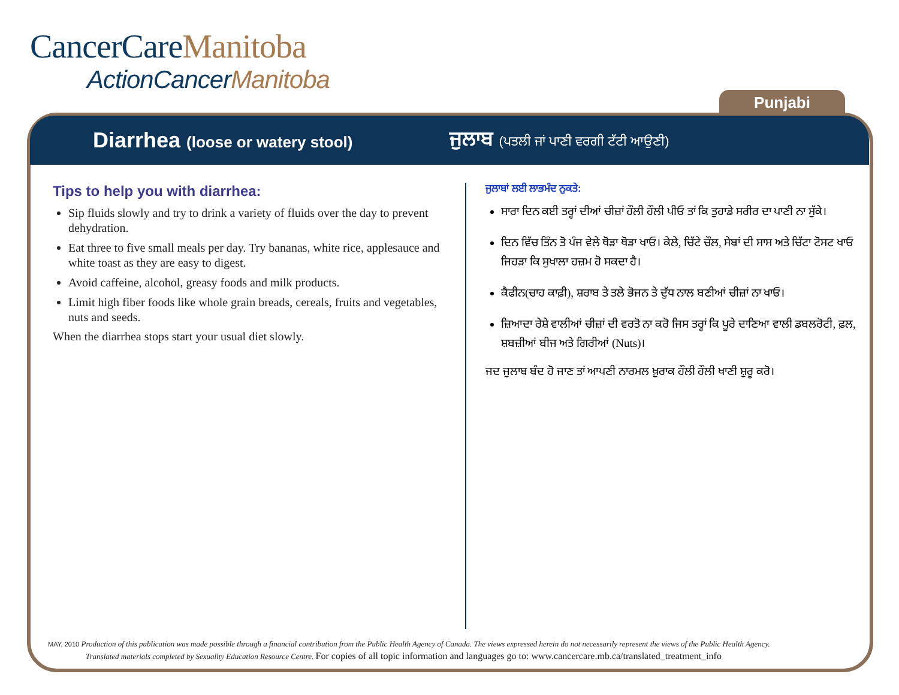CancerCareManitoba
ActionCancerManitoba
Punjabi
Diarrhea (loose or watery stool)
ਜੁਲਾਬ (ਪਤਲੀ ਜਾਂ ਪਾਣੀ ਵਰਗੀ ਟੱਟੀ ਆਉਣੀ)
Tips to help you with diarrhea:
Sip fluids slowly and try to drink a variety of fluids over the day to prevent dehydration.
Eat three to five small meals per day. Try bananas, white rice, applesauce and white toast as they are easy to digest.
Avoid caffeine, alcohol, greasy foods and milk products.
Limit high fiber foods like whole grain breads, cereals, fruits and vegetables, nuts and seeds.
When the diarrhea stops start your usual diet slowly.
ਜੁਲਾਬਾਂ ਲਈ ਲਾਭਮੰਦ ਨੁਕਤੇ:
ਸਾਰਾ ਦਿਨ ਕਈ ਤਰ੍ਹਾਂ ਦੀਆਂ ਚੀਜ਼ਾਂ ਹੌਲੀ ਹੌਲੀ ਪੀਓ ਤਾਂ ਕਿ ਤੁਹਾਡੇ ਸਰੀਰ ਦਾ ਪਾਣੀ ਨਾ ਸੁੱਕੇ।
ਦਿਨ ਵਿੱਚ ਤਿੰਨ ਤੋ ਪੰਜ ਵੇਲੇ ਥੋੜਾ ਥੋੜਾ ਖਾਓ। ਕੇਲੇ, ਚਿੱਟੇ ਚੌਲ, ਸੇਬਾਂ ਦੀ ਸਾਸ ਅਤੇ ਚਿੱਟਾ ਟੋਸਟ ਖਾਓ ਜਿਹੜਾ ਕਿ ਸੁਖਾਲਾ ਹਜ਼ਮ ਹੋ ਸਕਦਾ ਹੈ।
ਕੈਫੀਨ(ਚਾਹ ਕਾਫ਼ੀ), ਸ਼ਰਾਬ ਤੇ ਤਲੇ ਭੋਜਨ ਤੇ ਦੁੱਧ ਨਾਲ ਬਣੀਆਂ ਚੀਜ਼ਾਂ ਨਾ ਖਾਓ।
ਜ਼ਿਆਦਾ ਰੇਸ਼ੇ ਵਾਲੀਆਂ ਚੀਜ਼ਾਂ ਦੀ ਵਰਤੋ ਨਾ ਕਰੋ ਜਿਸ ਤਰ੍ਹਾਂ ਕਿ ਪੂਰੇ ਦਾਣਿਆ ਵਾਲੀ ਡਬਲਰੋਟੀ, ਫ਼ਲ, ਸ਼ਬਜ਼ੀਆਂ ਬੀਜ ਅਤੇ ਗਿਰੀਆਂ (Nuts)।
ਜਦ ਜੁਲਾਬ ਬੰਦ ਹੋ ਜਾਣ ਤਾਂ ਆਪਣੀ ਨਾਰਮਲ ਖ਼ੁਰਾਕ ਹੌਲੀ ਹੌਲੀ ਖਾਣੀ ਸ਼ੁਰੂ ਕਰੋ।
MAY, 2010 Production of this publication was made possible through a financial contribution from the Public Health Agency of Canada. The views expressed herein do not necessarily represent the views of the Public Health Agency.
Translated materials completed by Sexuality Education Resource Centre. For copies of all topic information and languages go to: www.cancercare.mb.ca/translated_treatment_info